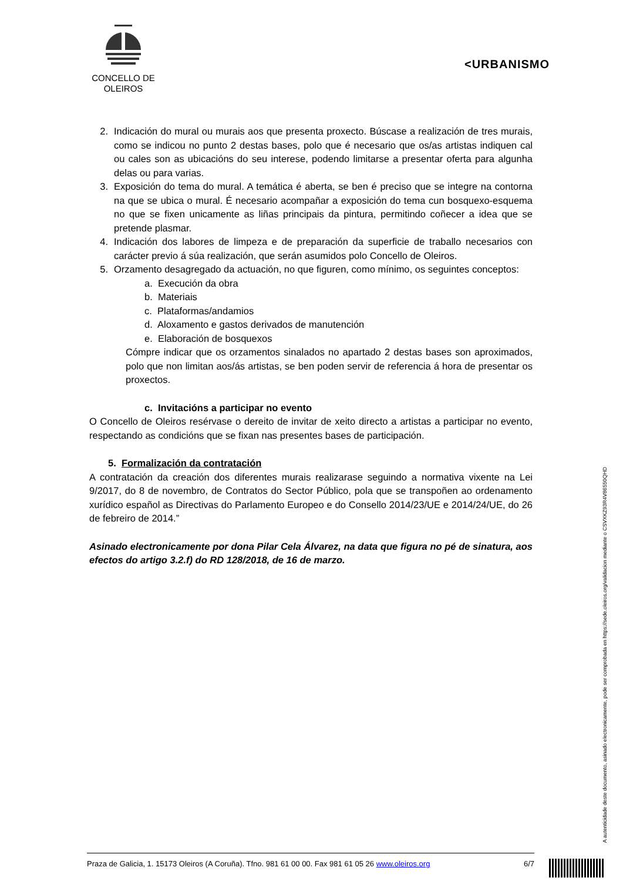CONCELLO DE
OLEIROS
<URBANISMO
2. Indicación do mural ou murais aos que presenta proxecto. Búscase a realización de tres murais, como se indicou no punto 2 destas bases, polo que é necesario que os/as artistas indiquen cal ou cales son as ubicacións do seu interese, podendo limitarse a presentar oferta para algunha delas ou para varias.
3. Exposición do tema do mural. A temática é aberta, se ben é preciso que se integre na contorna na que se ubica o mural. É necesario acompañar a exposición do tema cun bosquexo-esquema no que se fixen unicamente as liñas principais da pintura, permitindo coñecer a idea que se pretende plasmar.
4. Indicación dos labores de limpeza e de preparación da superficie de traballo necesarios con carácter previo á súa realización, que serán asumidos polo Concello de Oleiros.
5. Orzamento desagregado da actuación, no que figuren, como mínimo, os seguintes conceptos:
a. Execución da obra
b. Materiais
c. Plataformas/andamios
d. Aloxamento e gastos derivados de manutención
e. Elaboración de bosquexos
Cómpre indicar que os orzamentos sinalados no apartado 2 destas bases son aproximados, polo que non limitan aos/ás artistas, se ben poden servir de referencia á hora de presentar os proxectos.
c. Invitacións a participar no evento
O Concello de Oleiros resérvase o dereito de invitar de xeito directo a artistas a participar no evento, respectando as condicións que se fixan nas presentes bases de participación.
5. Formalización da contratación
A contratación da creación dos diferentes murais realizarase seguindo a normativa vixente na Lei 9/2017, do 8 de novembro, de Contratos do Sector Público, pola que se transpoñen ao ordenamento xurídico español as Directivas do Parlamento Europeo e do Consello 2014/23/UE e 2014/24/UE, do 26 de febreiro de 2014.”
Asinado electronicamente por dona Pilar Cela Álvarez, na data que figura no pé de sinatura, aos efectos do artigo 3.2.f) do RD 128/2018, de 16 de marzo.
Praza de Galicia, 1. 15173 Oleiros (A Coruña). Tfno. 981 61 00 00. Fax 981 61 05 26 www.oleiros.org 6/7
A autenticidade deste documento, asinado electronicamente, pode ser comprobada en https://sede.oleiros.org/validacion mediante o CSVXKZ93R4V86550QHD